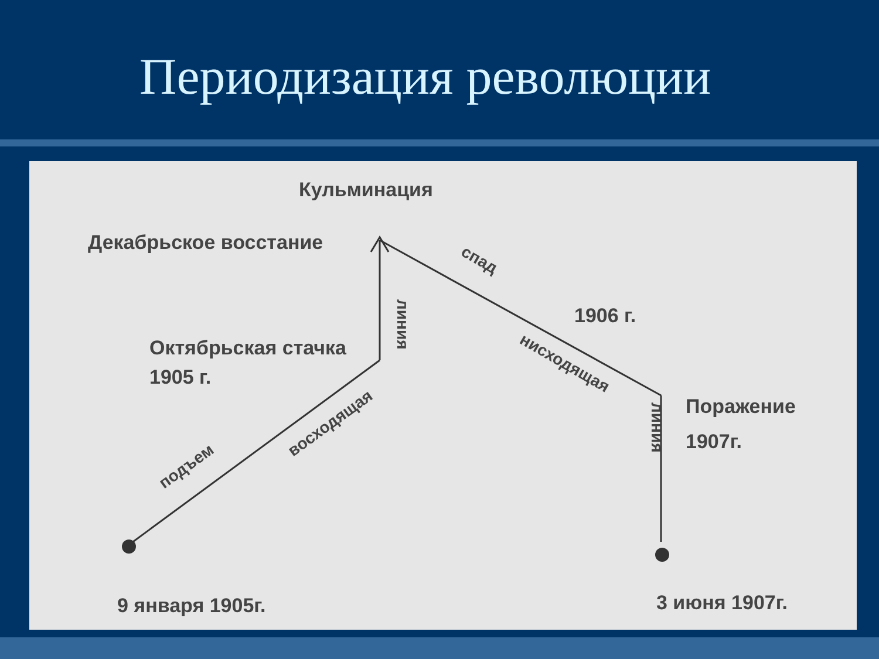Периодизация революции
Кульминация
Декабрьское восстание
Октябрьская стачка
1905 г.
1906 г.
Поражение
1907г.
9 января 1905г.
3 июня 1907г.
подъем
восходящая
линия
спад
нисходящая
линия